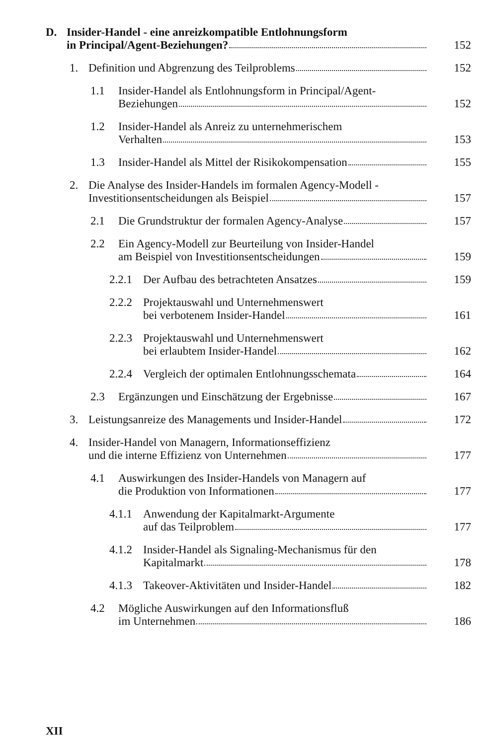D. Insider-Handel - eine anreizkompatible Entlohnungsform
in Principal/Agent-Beziehungen? 152
1. Definition und Abgrenzung des Teilproblems 152
1.1 Insider-Handel als Entlohnungsform in Principal/Agent-
Beziehungen 152
1.2 Insider-Handel als Anreiz zu unternehmerischem
Verhalten 153
1.3 Insider-Handel als Mittel der Risikokompensation 155
2. Die Analyse des Insider-Handels im formalen Agency-Modell -
Investitionsentscheidungen als Beispiel 157
2.1 Die Grundstruktur der formalen Agency-Analyse 157
2.2 Ein Agency-Modell zur Beurteilung von Insider-Handel
am Beispiel von Investitionsentscheidungen 159
2.2.1
Der Aufbau des betrachteten Ansatzes 159
2.2.2
Projektauswahl und Unternehmenswert
bei verbotenem Insider-Handel 161
2.2.3
Projektauswahl und Unternehmenswert
bei erlaubtem Insider-Handel 162
2.2.4
Vergleich der optimalen Entlohnungsschemata 164
2.3 Ergänzungen und Einschätzung der Ergebnisse 167
3. Leistungsanreize des Managements und Insider-Handel 172
4. Insider-Handel von Managern, Informationseffizienz
und die interne Effizienz von Unternehmen 177
4.1 Auswirkungen des Insider-Handels von Managern auf
die Produktion von Informationen 177
4.1.1
Anwendung der Kapitalmarkt-Argumente
auf das Teilproblem 177
4.1.2
Insider-Handel als Signaling-Mechanismus für den
Kapitalmarkt 178
4.1.3
Takeover-Aktivitäten und Insider-Handel 182
4.2 Mögliche Auswirkungen auf den Informationsfluß
im Unternehmen 186
XII